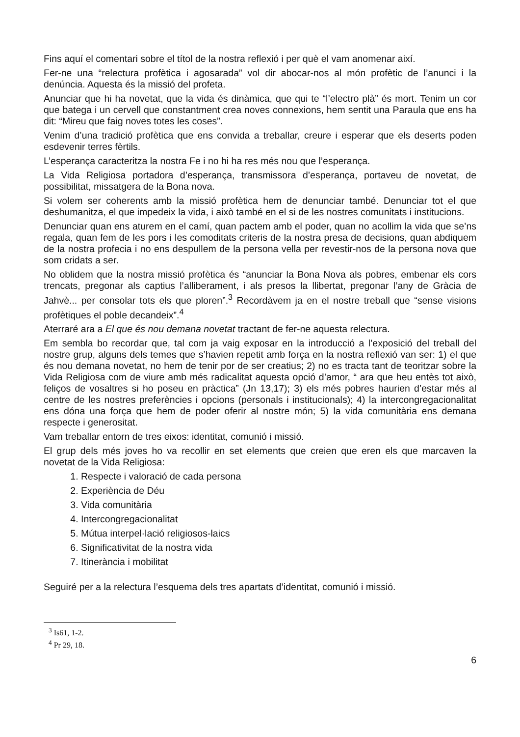Fins aquí el comentari sobre el títol de la nostra reflexió i per què el vam anomenar així.
Fer-ne una “relectura profètica i agosarada” vol dir abocar-nos al món profètic de l’anunci i la denúncia. Aquesta és la missió del profeta.
Anunciar que hi ha novetat, que la vida és dinàmica, que qui te “l’electro plà” és mort. Tenim un cor que batega i un cervell que constantment crea noves connexions, hem sentit una Paraula que ens ha dit: “Mireu que faig noves totes les coses”.
Venim d’una tradició profètica que ens convida a treballar, creure i esperar que els deserts poden esdevenir terres fèrtils.
L’esperança caracteritza la nostra Fe i no hi ha res més nou que l’esperança.
La Vida Religiosa portadora d’esperança, transmissora d’esperança, portaveu de novetat, de possibilitat, missatgera de la Bona nova.
Si volem ser coherents amb la missió profètica hem de denunciar també. Denunciar tot el que deshumanitza, el que impedeix la vida, i això també en el si de les nostres comunitats i institucions.
Denunciar quan ens aturem en el camí, quan pactem amb el poder, quan no acollim la vida que se’ns regala, quan fem de les pors i les comoditats criteris de la nostra presa de decisions, quan abdiquem de la nostra profecia i no ens despullem de la persona vella per revestir-nos de la persona nova que som cridats a ser.
No oblidem que la nostra missió profètica és “anunciar la Bona Nova als pobres, embenar els cors trencats, pregonar als captius l’alliberament, i als presos la llibertat, pregonar l’any de Gràcia de Jahvè... per consolar tots els que ploren”.<sup>3</sup> Recordàvem ja en el nostre treball que “sense visions profètiques el poble decandeix”.<sup>4</sup>
Aterraré ara a El que és nou demana novetat tractant de fer-ne aquesta relectura.
Em sembla bo recordar que, tal com ja vaig exposar en la introducció a l’exposició del treball del nostre grup, alguns dels temes que s’havien repetit amb força en la nostra reflexió van ser: 1) el que és nou demana novetat, no hem de tenir por de ser creatius; 2) no es tracta tant de teoritzar sobre la Vida Religiosa com de viure amb més radicalitat aquesta opció d’amor, “ ara que heu entès tot això, feliços de vosaltres si ho poseu en pràctica” (Jn 13,17); 3) els més pobres haurien d’estar més al centre de les nostres preferències i opcions (personals i institucionals); 4) la intercongregacionalitat ens dóna una força que hem de poder oferir al nostre món; 5) la vida comunitària ens demana respecte i generositat.
Vam treballar entorn de tres eixos: identitat, comunió i missió.
El grup dels més joves ho va recollir en set elements que creien que eren els que marcaven la novetat de la Vida Religiosa:
1. Respecte i valoració de cada persona
2. Experiència de Déu
3. Vida comunitària
4. Intercongregacionalitat
5. Mútua interpel·lació religiosos-laics
6. Significativitat de la nostra vida
7. Itinerància i mobilitat
Seguiré per a la relectura l’esquema dels tres apartats d’identitat, comunió i missió.
<sup>3</sup> Is61, 1-2.
<sup>4</sup> Pr 29, 18.
6